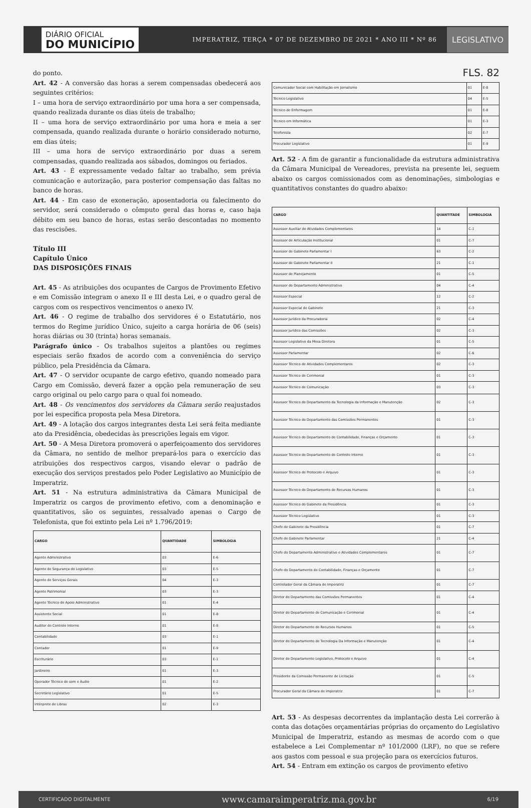DIÁRIO OFICIAL
DO MUNICÍPIO
IMPERATRIZ, TERÇA * 07 DE DEZEMBRO DE 2021 * ANO III * Nº 86
LEGISLATIVO
do ponto.
Art. 42 - A conversão das horas a serem compensadas obedecerá aos seguintes critérios:
I – uma hora de serviço extraordinário por uma hora a ser compensada, quando realizada durante os dias úteis de trabalho;
II – uma hora de serviço extraordinário por uma hora e meia a ser compensada, quando realizada durante o horário considerado noturno, em dias úteis;
III – uma hora de serviço extraordinário por duas a serem compensadas, quando realizada aos sábados, domingos ou feriados.
Art. 43 - É expressamente vedado faltar ao trabalho, sem prévia comunicação e autorização, para posterior compensação das faltas no banco de horas.
Art. 44 - Em caso de exoneração, aposentadoria ou falecimento do servidor, será considerado o cômputo geral das horas e, caso haja débito em seu banco de horas, estas serão descontadas no momento das rescisões.
Título III
Capítulo Único
DAS DISPOSIÇÕES FINAIS
Art. 45 - As atribuições dos ocupantes de Cargos de Provimento Efetivo e em Comissão integram o anexo II e III desta Lei, e o quadro geral de cargos com os respectivos vencimentos o anexo IV.
Art. 46 - O regime de trabalho dos servidores é o Estatutário, nos termos do Regime jurídico Único, sujeito a carga horária de 06 (seis) horas diárias ou 30 (trinta) horas semanais.
Parágrafo único - Os trabalhos sujeitos a plantões ou regimes especiais serão fixados de acordo com a conveniência do serviço público, pela Presidência da Câmara.
Art. 47 - O servidor ocupante de cargo efetivo, quando nomeado para Cargo em Comissão, deverá fazer a opção pela remuneração de seu cargo original ou pelo cargo para o qual foi nomeado.
Art. 48 - Os vencimentos dos servidores da Câmara serão reajustados por lei específica proposta pela Mesa Diretora.
Art. 49 - A lotação dos cargos integrantes desta Lei será feita mediante ato da Presidência, obedecidas às prescrições legais em vigor.
Art. 50 - A Mesa Diretora promoverá o aperfeiçoamento dos servidores da Câmara, no sentido de melhor prepará-los para o exercício das atribuições dos respectivos cargos, visando elevar o padrão de execução dos serviços prestados pelo Poder Legislativo ao Município de Imperatriz.
Art. 51 - Na estrutura administrativa da Câmara Municipal de Imperatriz os cargos de provimento efetivo, com a denominação e quantitativos, são os seguintes, ressalvado apenas o Cargo de Telefonista, que foi extinto pela Lei nº 1.796/2019:
| CARGO | QUANTIDADE | SIMBOLOGIA |
| --- | --- | --- |
| Agente Administrativo | 03 | E-6 |
| Agente de Segurança do Legislativo | 03 | E-5 |
| Agente de Serviços Gerais | 04 | E-3 |
| Agente Patrimonial | 03 | E-3 |
| Agente Técnico de Apoio Administrativo | 01 | E-4 |
| Assistente Social | 01 | E-8 |
| Auditor de Controle Interno | 01 | E-8 |
| Contabilidade | 03 | E-1 |
| Contador | 01 | E-9 |
| Escriturário | 03 | E-1 |
| Jardineiro | 01 | E-3 |
| Operador Técnico de som e Áudio | 01 | E-2 |
| Secretário Legislativo | 01 | E-5 |
| Intérprete de Libras | 02 | E-3 |
FLS. 82
| Comunicador Social com Habilitação em Jornalismo | 01 | E-8 |
| Técnico Legislativo | 04 | E-5 |
| Técnico de Enfermagem | 01 | E-8 |
| Técnico em Informática | 01 | E-3 |
| Telefonista | 02 | E-7 |
| Procurador Legislativo | 01 | E-9 |
Art. 52 - A fim de garantir a funcionalidade da estrutura administrativa da Câmara Municipal de Vereadores, prevista na presente lei, seguem abaixo os cargos comissionados com as denominações, simbologias e quantitativos constantes do quadro abaixo:
| CARGO | QUANTITADE | SIMBOLOGIA |
| --- | --- | --- |
| Assessor Auxiliar de Atividades Complementares | 14 | C-1 |
| Assessor de Articulação Institucional | 01 | C-7 |
| Assessor de Gabinete Parlamentar I | 63 | C-2 |
| Assessor de Gabinete Parlamentar II | 21 | C-1 |
| Assessor de Planejamento | 01 | C-5 |
| Assessor do Departamento Administrativo | 04 | C-4 |
| Assessor Especial | 12 | C-2 |
| Assessor Especial de Gabinete | 21 | C-3 |
| Assessor Jurídico da Procuradoria | 02 | C-4 |
| Assessor Jurídico das Comissões | 02 | C-3 |
| Assessor Legislativo da Mesa Diretora | 01 | C-5 |
| Assessor Parlamentar | 02 | C-6 |
| Assessor Técnico de Atividades Complementares | 02 | C-3 |
| Assessor Técnico de Cerimonial | 01 | C-3 |
| Assessor Técnico de Comunicação | 03 | C-3 |
| Assessor Técnico do Departamento da Tecnologia da Informação e Manutenção | 02 | C-3 |
| Assessor Técnico do Departamento das Comissões Permanentes | 01 | C-3 |
| Assessor Técnico do Departamento de Contabilidade, Finanças e Orçamento | 01 | C-3 |
| Assessor Técnico do Departamento de Controle Interno | 01 | C-3 |
| Assessor Técnico de Protocolo e Arquivo | 01 | C-3 |
| Assessor Técnico do Departamento de Recursos Humanos | 01 | C-3 |
| Assessor Técnico do Gabinete da Presidência | 01 | C-3 |
| Assessor Técnico Legislativo | 01 | C-3 |
| Chefe de Gabinete da Presidência | 01 | C-7 |
| Chefe de Gabinete Parlamentar | 21 | C-4 |
| Chefe do Departamento Administrativo e Atividades Complementares | 01 | C-7 |
| Chefe do Departamento de Contabilidade, Finanças e Orçamento | 01 | C-7 |
| Controlador Geral da Câmara de Imperatriz | 01 | C-7 |
| Diretor do Departamento das Comissões Permanentes | 01 | C-4 |
| Diretor do Departamento de Comunicação e Cerimonial | 01 | C-4 |
| Diretor do Departamento de Recursos Humanos | 01 | C-5 |
| Diretor do Departamento de Tecnologia Da Informação e Manutenção | 01 | C-4 |
| Diretor do Departamento Legislativo, Protocolo e Arquivo | 01 | C-4 |
| Presidente da Comissão Permanente de Licitação | 01 | C-5 |
| Procurador Geral da Câmara de Imperatriz | 01 | C-7 |
Art. 53 - As despesas decorrentes da implantação desta Lei correrão à conta das dotações orçamentárias próprias do orçamento do Legislativo Municipal de Imperatriz, estando as mesmas de acordo com o que estabelece a Lei Complementar nº 101/2000 (LRF), no que se refere aos gastos com pessoal e sua projeção para os exercícios futuros.
Art. 54 - Entram em extinção os cargos de provimento efetivo
CERTIFICADO DIGITALMENTE www.camaraimperatriz.ma.gov.br 6/19